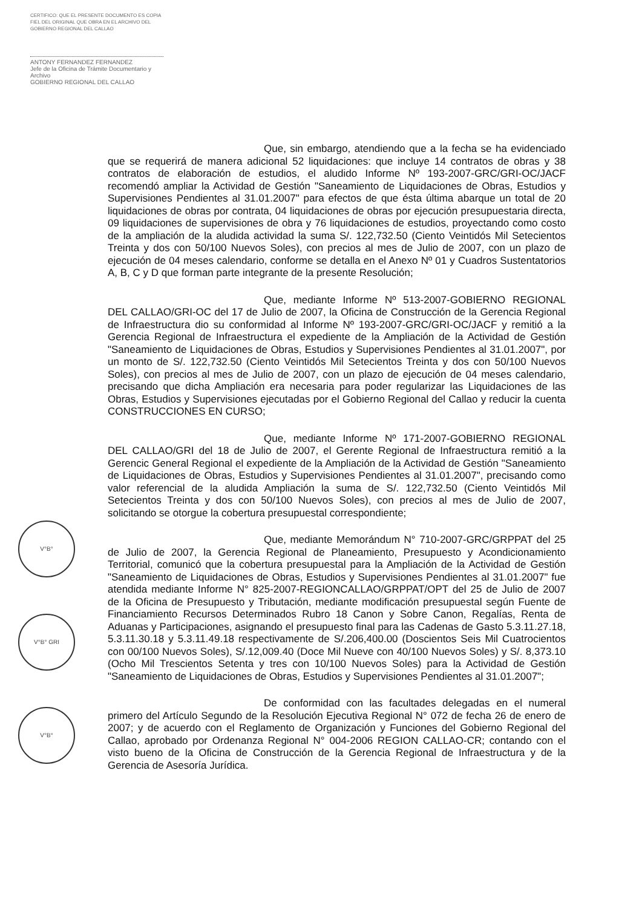CERTIFICO: QUE EL PRESENTE DOCUMENTO ES COPIA FIEL DEL ORIGINAL QUE OBRA EN EL ARCHIVO DEL GOBIERNO REGIONAL DEL CALLAO
ANTONY FERNANDEZ FERNANDEZ
Jefe de la Oficina de Trámite Documentario y Archivo
GOBIERNO REGIONAL DEL CALLAO
V°B°
V°B° GRI
V°B°
Que, sin embargo, atendiendo que a la fecha se ha evidenciado que se requerirá de manera adicional 52 liquidaciones: que incluye 14 contratos de obras y 38 contratos de elaboración de estudios, el aludido Informe Nº 193-2007-GRC/GRI-OC/JACF recomendó ampliar la Actividad de Gestión "Saneamiento de Liquidaciones de Obras, Estudios y Supervisiones Pendientes al 31.01.2007" para efectos de que ésta última abarque un total de 20 liquidaciones de obras por contrata, 04 liquidaciones de obras por ejecución presupuestaria directa, 09 liquidaciones de supervisiones de obra y 76 liquidaciones de estudios, proyectando como costo de la ampliación de la aludida actividad la suma S/. 122,732.50 (Ciento Veintidós Mil Setecientos Treinta y dos con 50/100 Nuevos Soles), con precios al mes de Julio de 2007, con un plazo de ejecución de 04 meses calendario, conforme se detalla en el Anexo Nº 01 y Cuadros Sustentatorios A, B, C y D que forman parte integrante de la presente Resolución;
Que, mediante Informe Nº 513-2007-GOBIERNO REGIONAL DEL CALLAO/GRI-OC del 17 de Julio de 2007, la Oficina de Construcción de la Gerencia Regional de Infraestructura dio su conformidad al Informe Nº 193-2007-GRC/GRI-OC/JACF y remitió a la Gerencia Regional de Infraestructura el expediente de la Ampliación de la Actividad de Gestión "Saneamiento de Liquidaciones de Obras, Estudios y Supervisiones Pendientes al 31.01.2007", por un monto de S/. 122,732.50 (Ciento Veintidós Mil Setecientos Treinta y dos con 50/100 Nuevos Soles), con precios al mes de Julio de 2007, con un plazo de ejecución de 04 meses calendario, precisando que dicha Ampliación era necesaria para poder regularizar las Liquidaciones de las Obras, Estudios y Supervisiones ejecutadas por el Gobierno Regional del Callao y reducir la cuenta CONSTRUCCIONES EN CURSO;
Que, mediante Informe Nº 171-2007-GOBIERNO REGIONAL DEL CALLAO/GRI del 18 de Julio de 2007, el Gerente Regional de Infraestructura remitió a la Gerencic General Regional el expediente de la Ampliación de la Actividad de Gestión "Saneamiento de Liquidaciones de Obras, Estudios y Supervisiones Pendientes al 31.01.2007", precisando como valor referencial de la aludida Ampliación la suma de S/. 122,732.50 (Ciento Veintidós Mil Setecientos Treinta y dos con 50/100 Nuevos Soles), con precios al mes de Julio de 2007, solicitando se otorgue la cobertura presupuestal correspondiente;
Que, mediante Memorándum N° 710-2007-GRC/GRPPAT del 25 de Julio de 2007, la Gerencia Regional de Planeamiento, Presupuesto y Acondicionamiento Territorial, comunicó que la cobertura presupuestal para la Ampliación de la Actividad de Gestión "Saneamiento de Liquidaciones de Obras, Estudios y Supervisiones Pendientes al 31.01.2007" fue atendida mediante Informe N° 825-2007-REGIONCALLAO/GRPPAT/OPT del 25 de Julio de 2007 de la Oficina de Presupuesto y Tributación, mediante modificación presupuestal según Fuente de Financiamiento Recursos Determinados Rubro 18 Canon y Sobre Canon, Regalías, Renta de Aduanas y Participaciones, asignando el presupuesto final para las Cadenas de Gasto 5.3.11.27.18, 5.3.11.30.18 y 5.3.11.49.18 respectivamente de S/.206,400.00 (Doscientos Seis Mil Cuatrocientos con 00/100 Nuevos Soles), S/.12,009.40 (Doce Mil Nueve con 40/100 Nuevos Soles) y S/. 8,373.10 (Ocho Mil Trescientos Setenta y tres con 10/100 Nuevos Soles) para la Actividad de Gestión "Saneamiento de Liquidaciones de Obras, Estudios y Supervisiones Pendientes al 31.01.2007";
De conformidad con las facultades delegadas en el numeral primero del Artículo Segundo de la Resolución Ejecutiva Regional N° 072 de fecha 26 de enero de 2007; y de acuerdo con el Reglamento de Organización y Funciones del Gobierno Regional del Callao, aprobado por Ordenanza Regional N° 004-2006 REGION CALLAO-CR; contando con el visto bueno de la Oficina de Construcción de la Gerencia Regional de Infraestructura y de la Gerencia de Asesoría Jurídica.